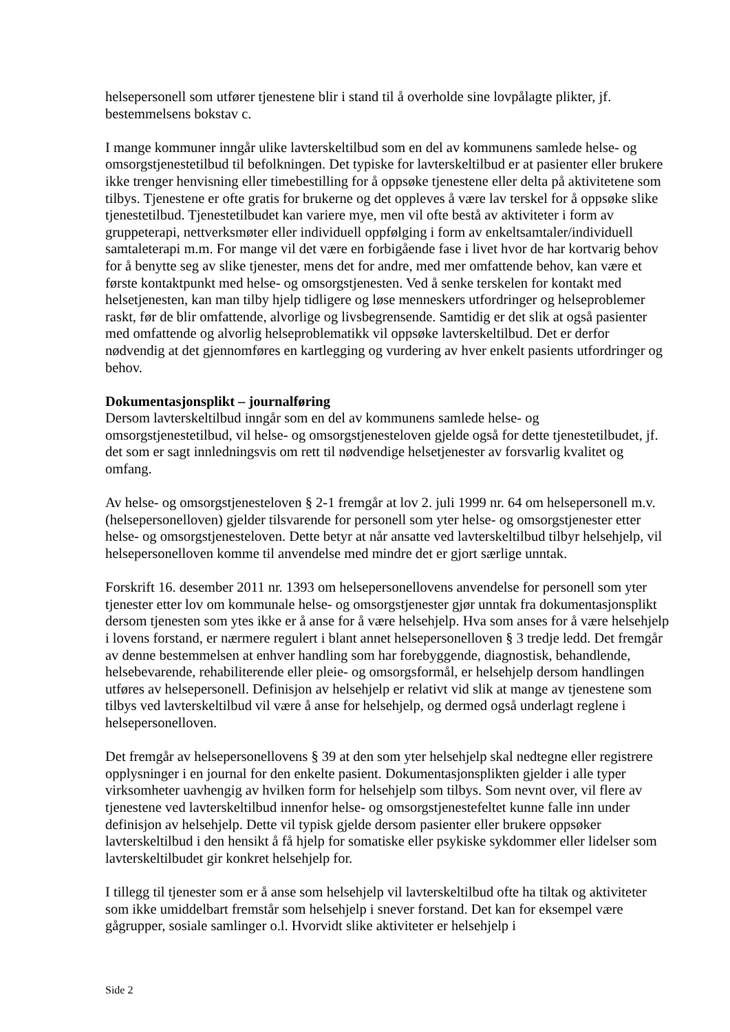helsepersonell som utfører tjenestene blir i stand til å overholde sine lovpålagte plikter, jf. bestemmelsens bokstav c.
I mange kommuner inngår ulike lavterskeltilbud som en del av kommunens samlede helse- og omsorgstjenestetilbud til befolkningen. Det typiske for lavterskeltilbud er at pasienter eller brukere ikke trenger henvisning eller timebestilling for å oppsøke tjenestene eller delta på aktivitetene som tilbys. Tjenestene er ofte gratis for brukerne og det oppleves å være lav terskel for å oppsøke slike tjenestetilbud. Tjenestetilbudet kan variere mye, men vil ofte bestå av aktiviteter i form av gruppeterapi, nettverksmøter eller individuell oppfølging i form av enkeltsamtaler/individuell samtaleterapi m.m. For mange vil det være en forbigående fase i livet hvor de har kortvarig behov for å benytte seg av slike tjenester, mens det for andre, med mer omfattende behov, kan være et første kontaktpunkt med helse- og omsorgstjenesten. Ved å senke terskelen for kontakt med helsetjenesten, kan man tilby hjelp tidligere og løse menneskers utfordringer og helseproblemer raskt, før de blir omfattende, alvorlige og livsbegrensende. Samtidig er det slik at også pasienter med omfattende og alvorlig helseproblematikk vil oppsøke lavterskeltilbud. Det er derfor nødvendig at det gjennomføres en kartlegging og vurdering av hver enkelt pasients utfordringer og behov.
Dokumentasjonsplikt – journalføring
Dersom lavterskeltilbud inngår som en del av kommunens samlede helse- og omsorgstjenestetilbud, vil helse- og omsorgstjenesteloven gjelde også for dette tjenestetilbudet, jf. det som er sagt innledningsvis om rett til nødvendige helsetjenester av forsvarlig kvalitet og omfang.
Av helse- og omsorgstjenesteloven § 2-1 fremgår at lov 2. juli 1999 nr. 64 om helsepersonell m.v. (helsepersonelloven) gjelder tilsvarende for personell som yter helse- og omsorgstjenester etter helse- og omsorgstjenesteloven. Dette betyr at når ansatte ved lavterskeltilbud tilbyr helsehjelp, vil helsepersonelloven komme til anvendelse med mindre det er gjort særlige unntak.
Forskrift 16. desember 2011 nr. 1393 om helsepersonellovens anvendelse for personell som yter tjenester etter lov om kommunale helse- og omsorgstjenester gjør unntak fra dokumentasjonsplikt dersom tjenesten som ytes ikke er å anse for å være helsehjelp. Hva som anses for å være helsehjelp i lovens forstand, er nærmere regulert i blant annet helsepersonelloven § 3 tredje ledd. Det fremgår av denne bestemmelsen at enhver handling som har forebyggende, diagnostisk, behandlende, helsebevarende, rehabiliterende eller pleie- og omsorgsformål, er helsehjelp dersom handlingen utføres av helsepersonell. Definisjon av helsehjelp er relativt vid slik at mange av tjenestene som tilbys ved lavterskeltilbud vil være å anse for helsehjelp, og dermed også underlagt reglene i helsepersonelloven.
Det fremgår av helsepersonellovens § 39 at den som yter helsehjelp skal nedtegne eller registrere opplysninger i en journal for den enkelte pasient. Dokumentasjonsplikten gjelder i alle typer virksomheter uavhengig av hvilken form for helsehjelp som tilbys. Som nevnt over, vil flere av tjenestene ved lavterskeltilbud innenfor helse- og omsorgstjenestefeltet kunne falle inn under definisjon av helsehjelp. Dette vil typisk gjelde dersom pasienter eller brukere oppsøker lavterskeltilbud i den hensikt å få hjelp for somatiske eller psykiske sykdommer eller lidelser som lavterskeltilbudet gir konkret helsehjelp for.
I tillegg til tjenester som er å anse som helsehjelp vil lavterskeltilbud ofte ha tiltak og aktiviteter som ikke umiddelbart fremstår som helsehjelp i snever forstand. Det kan for eksempel være gågrupper, sosiale samlinger o.l. Hvorvidt slike aktiviteter er helsehjelp i
Side 2